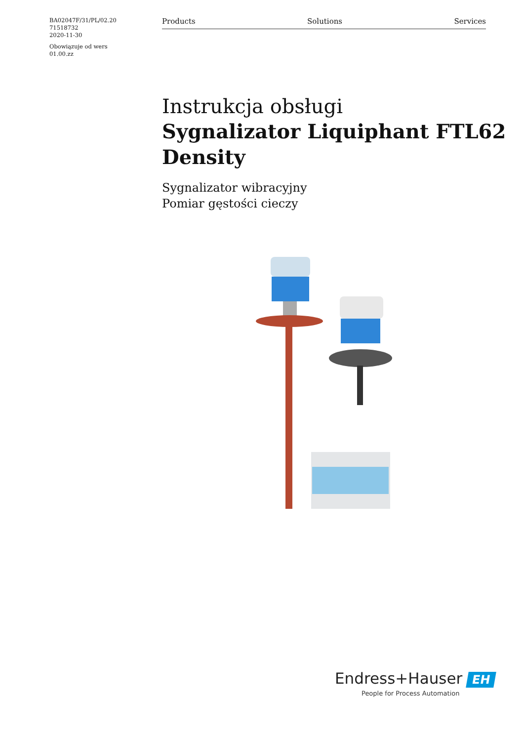BA02047F/31/PL/02.20
71518732
2020-11-30
Obowiązuje od wers
01.00.zz
Products Solutions Services
Instrukcja obsługi
Sygnalizator Liquiphant FTL62
Density
Sygnalizator wibracyjny
Pomiar gęstości cieczy
Endress+Hauser EH
People for Process Automation